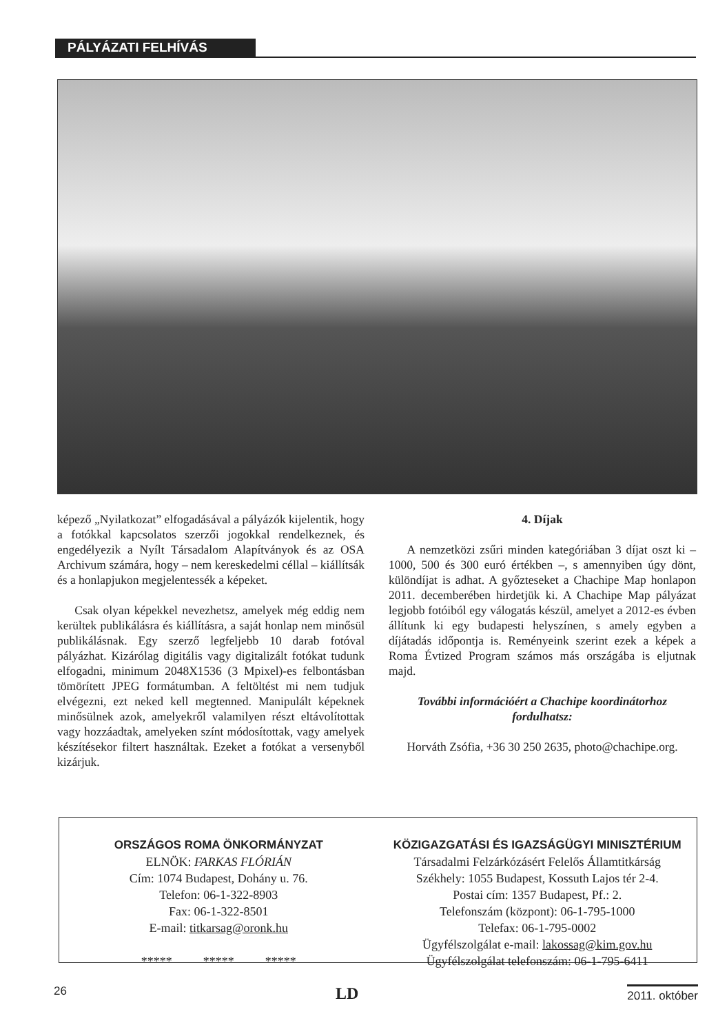PÁLYÁZATI FELHÍVÁS
képező „Nyilatkozat” elfogadásával a pályázók kijelentik, hogy a fotókkal kapcsolatos szerzői jogokkal rendelkeznek, és engedélyezik a Nyílt Társadalom Alapítványok és az OSA Archivum számára, hogy – nem kereskedelmi céllal – kiállítsák és a honlapjukon megjelentessék a képeket.
Csak olyan képekkel nevezhetsz, amelyek még eddig nem kerültek publikálásra és kiállításra, a saját honlap nem minősül publikálásnak. Egy szerző legfeljebb 10 darab fotóval pályázhat. Kizárólag digitális vagy digitalizált fotókat tudunk elfogadni, minimum 2048X1536 (3 Mpixel)-es felbontásban tömörített JPEG formátumban. A feltöltést mi nem tudjuk elvégezni, ezt neked kell megtenned. Manipulált képeknek minősülnek azok, amelyekről valamilyen részt eltávolítottak vagy hozzáadtak, amelyeken színt módosítottak, vagy amelyek készítésekor filtert használtak. Ezeket a fotókat a versenyből kizárjuk.
4. Díjak
A nemzetközi zsűri minden kategóriában 3 díjat oszt ki – 1000, 500 és 300 euró értékben –, s amennyiben úgy dönt, különdíjat is adhat. A győzteseket a Chachipe Map honlapon 2011. decemberében hirdetjük ki. A Chachipe Map pályázat legjobb fotóiból egy válogatás készül, amelyet a 2012-es évben állítunk ki egy budapesti helyszínen, s amely egyben a díjátadás időpontja is. Reményeink szerint ezek a képek a Roma Évtized Program számos más országába is eljutnak majd.
További információért a Chachipe koordinátorhoz fordulhatsz:
Horváth Zsófia, +36 30 250 2635, photo@chachipe.org.
ORSZÁGOS ROMA ÖNKORMÁNYZAT
ELNÖK: FARKAS FLÓRIÁN
Cím: 1074 Budapest, Dohány u. 76.
Telefon: 06-1-322-8903
Fax: 06-1-322-8501
E-mail: titkarsag@oronk.hu
***** ***** *****
KÖZIGAZGATÁSI ÉS IGAZSÁGÜGYI MINISZTÉRIUM
Társadalmi Felzárkózásért Felelős Államtitkárság
Székhely: 1055 Budapest, Kossuth Lajos tér 2-4.
Postai cím: 1357 Budapest, Pf.: 2.
Telefonszám (központ): 06-1-795-1000
Telefax: 06-1-795-0002
Ügyfélszolgálat e-mail: lakossag@kim.gov.hu
Ügyfélszolgálat telefonszám: 06-1-795-6411
26 LD 2011. október